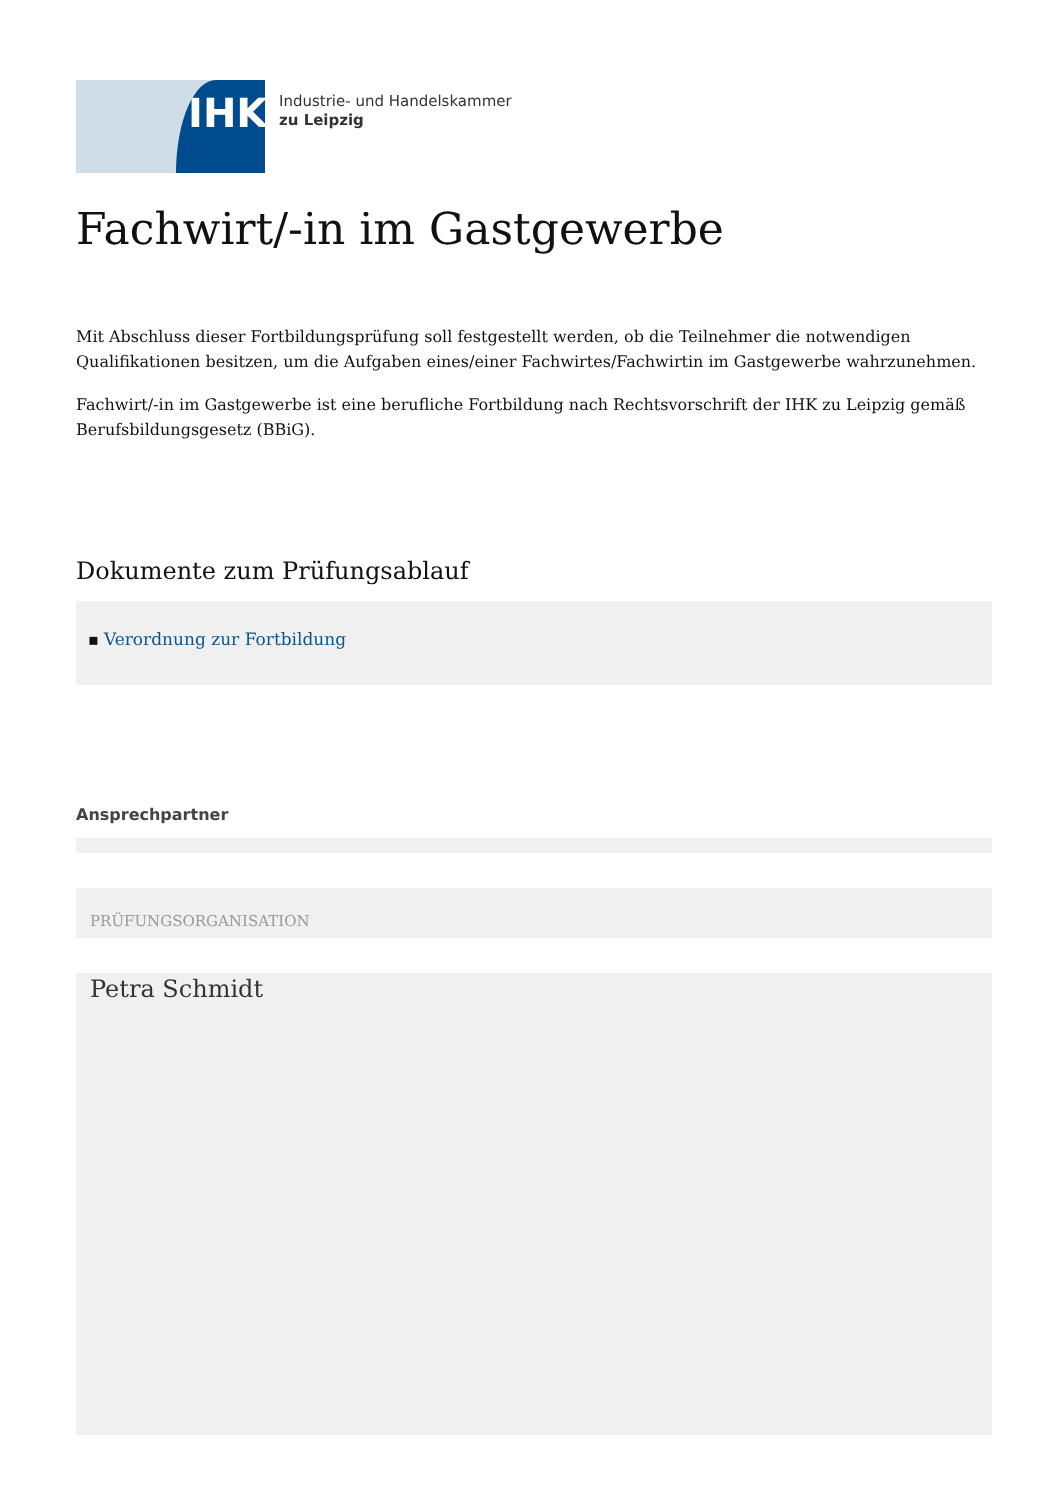IHK
Industrie- und Handelskammer
zu Leipzig
Fachwirt/-in im Gastgewerbe
Mit Abschluss dieser Fortbildungsprüfung soll festgestellt werden, ob die Teilnehmer die notwendigen Qualifikationen besitzen, um die Aufgaben eines/einer Fachwirtes/Fachwirtin im Gastgewerbe wahrzunehmen.
Fachwirt/-in im Gastgewerbe ist eine berufliche Fortbildung nach Rechtsvorschrift der IHK zu Leipzig gemäß Berufsbildungsgesetz (BBiG).
Dokumente zum Prüfungsablauf
▪ Verordnung zur Fortbildung
Ansprechpartner
PRÜFUNGSORGANISATION
Petra Schmidt